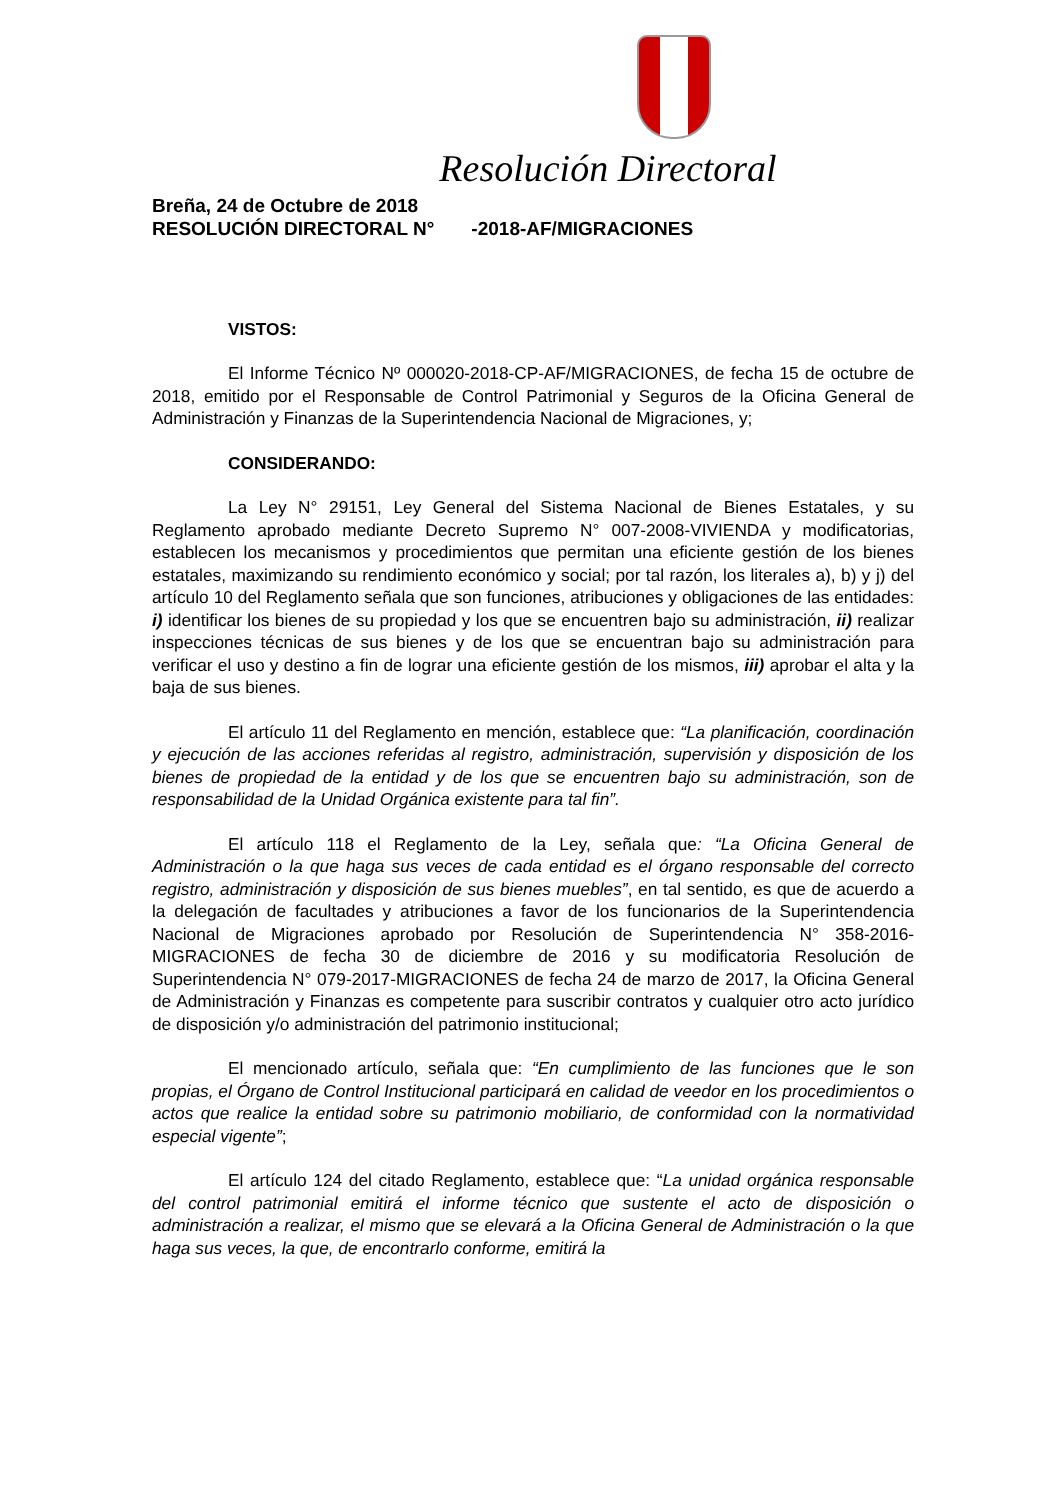Resolución Directoral
Breña, 24 de Octubre de 2018
RESOLUCIÓN DIRECTORAL N° -2018-AF/MIGRACIONES
VISTOS:
El Informe Técnico Nº 000020-2018-CP-AF/MIGRACIONES, de fecha 15 de octubre de 2018, emitido por el Responsable de Control Patrimonial y Seguros de la Oficina General de Administración y Finanzas de la Superintendencia Nacional de Migraciones, y;
CONSIDERANDO:
La Ley N° 29151, Ley General del Sistema Nacional de Bienes Estatales, y su Reglamento aprobado mediante Decreto Supremo N° 007-2008-VIVIENDA y modificatorias, establecen los mecanismos y procedimientos que permitan una eficiente gestión de los bienes estatales, maximizando su rendimiento económico y social; por tal razón, los literales a), b) y j) del artículo 10 del Reglamento señala que son funciones, atribuciones y obligaciones de las entidades: i) identificar los bienes de su propiedad y los que se encuentren bajo su administración, ii) realizar inspecciones técnicas de sus bienes y de los que se encuentran bajo su administración para verificar el uso y destino a fin de lograr una eficiente gestión de los mismos, iii) aprobar el alta y la baja de sus bienes.
El artículo 11 del Reglamento en mención, establece que: “La planificación, coordinación y ejecución de las acciones referidas al registro, administración, supervisión y disposición de los bienes de propiedad de la entidad y de los que se encuentren bajo su administración, son de responsabilidad de la Unidad Orgánica existente para tal fin”.
El artículo 118 el Reglamento de la Ley, señala que: “La Oficina General de Administración o la que haga sus veces de cada entidad es el órgano responsable del correcto registro, administración y disposición de sus bienes muebles”, en tal sentido, es que de acuerdo a la delegación de facultades y atribuciones a favor de los funcionarios de la Superintendencia Nacional de Migraciones aprobado por Resolución de Superintendencia N° 358-2016-MIGRACIONES de fecha 30 de diciembre de 2016 y su modificatoria Resolución de Superintendencia N° 079-2017-MIGRACIONES de fecha 24 de marzo de 2017, la Oficina General de Administración y Finanzas es competente para suscribir contratos y cualquier otro acto jurídico de disposición y/o administración del patrimonio institucional;
El mencionado artículo, señala que: “En cumplimiento de las funciones que le son propias, el Órgano de Control Institucional participará en calidad de veedor en los procedimientos o actos que realice la entidad sobre su patrimonio mobiliario, de conformidad con la normatividad especial vigente”;
El artículo 124 del citado Reglamento, establece que: “La unidad orgánica responsable del control patrimonial emitirá el informe técnico que sustente el acto de disposición o administración a realizar, el mismo que se elevará a la Oficina General de Administración o la que haga sus veces, la que, de encontrarlo conforme, emitirá la